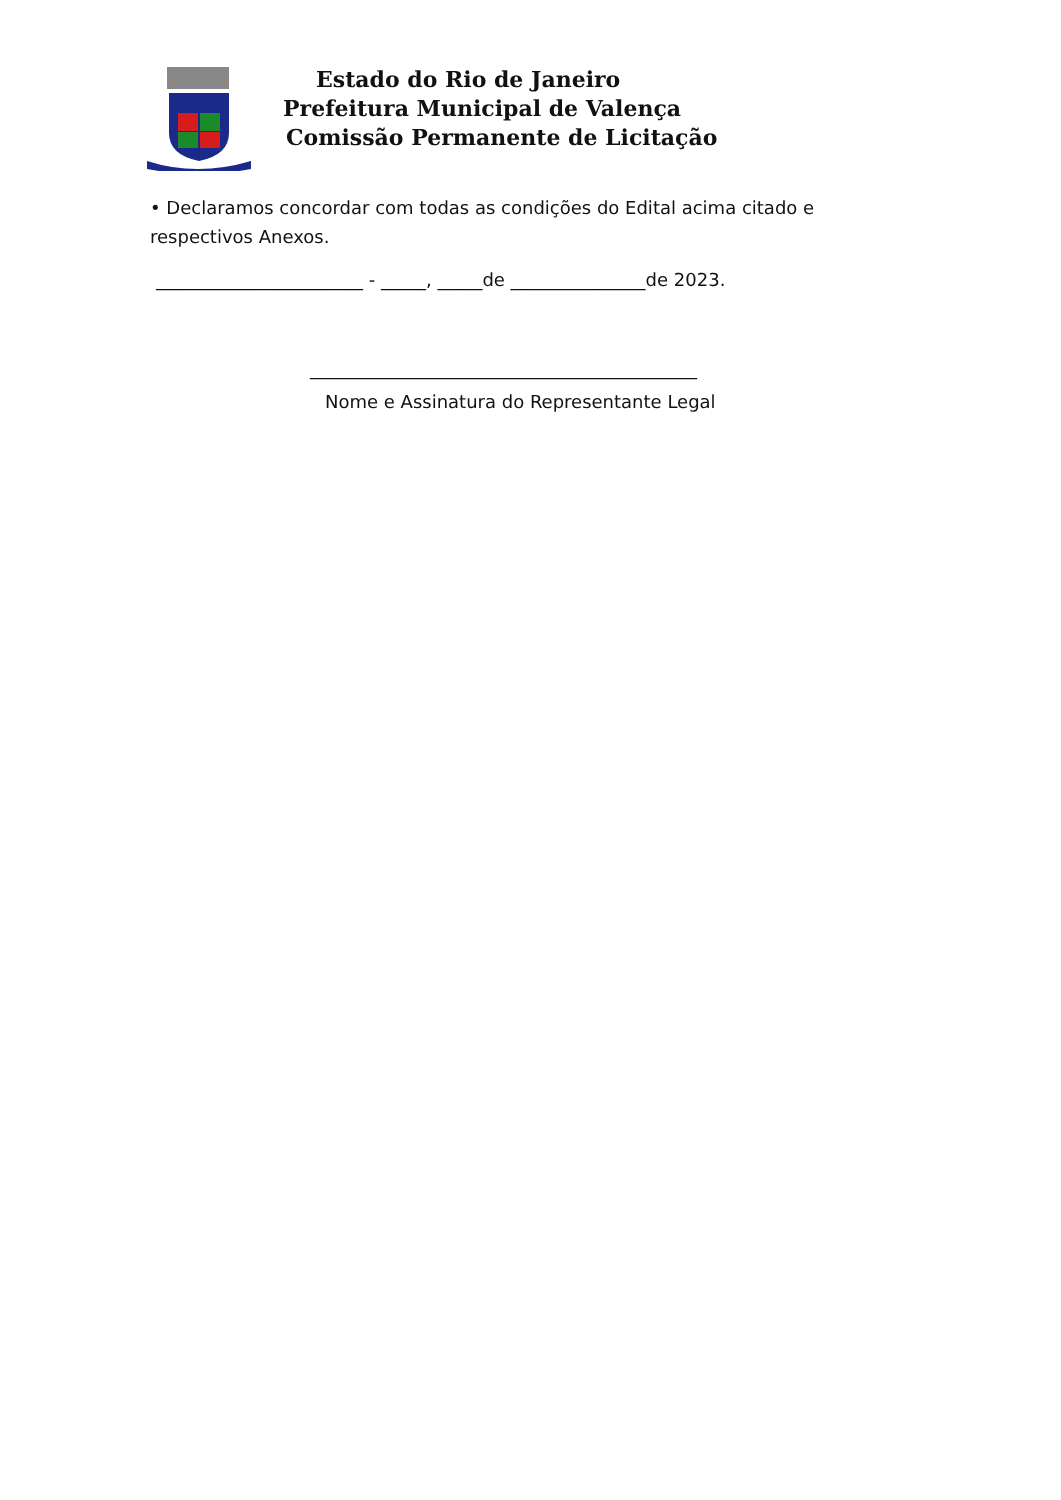Estado do Rio de Janeiro
Prefeitura Municipal de Valença
Comissão Permanente de Licitação
• Declaramos concordar com todas as condições do Edital acima citado e respectivos Anexos.
_______________________ - _____, _____de _______________de 2023.
___________________________________________
Nome e Assinatura do Representante Legal